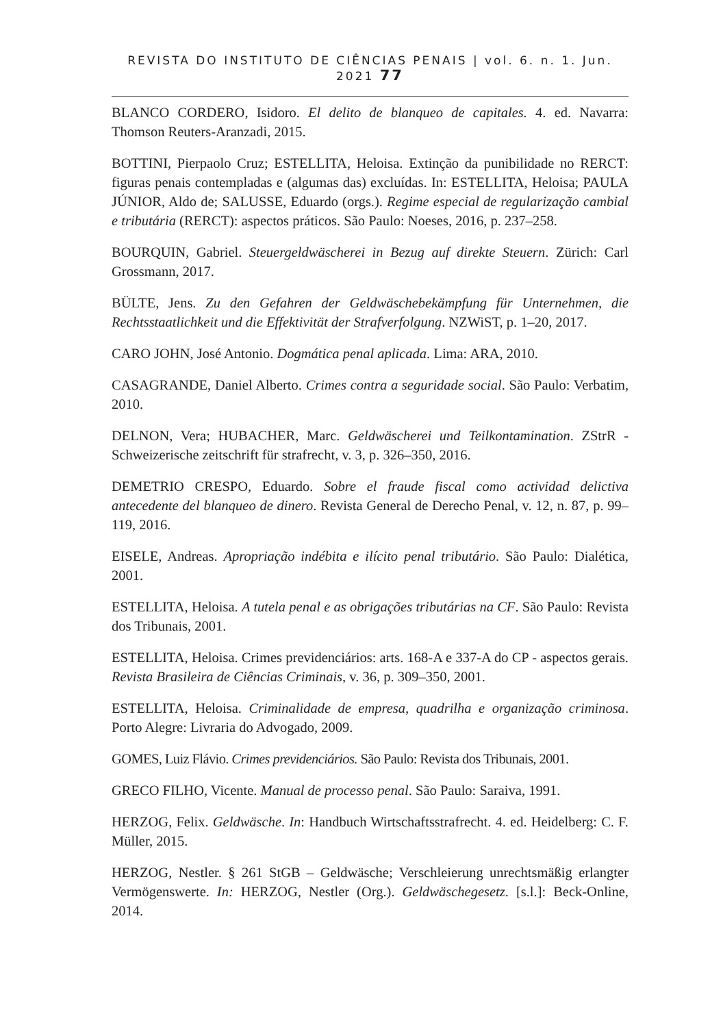REVISTA DO INSTITUTO DE CIÊNCIAS PENAIS | vol. 6. n. 1. Jun. 2021 77
BLANCO CORDERO, Isidoro. El delito de blanqueo de capitales. 4. ed. Navarra: Thomson Reuters-Aranzadi, 2015.
BOTTINI, Pierpaolo Cruz; ESTELLITA, Heloisa. Extinção da punibilidade no RERCT: figuras penais contempladas e (algumas das) excluídas. In: ESTELLITA, Heloisa; PAULA JÚNIOR, Aldo de; SALUSSE, Eduardo (orgs.). Regime especial de regularização cambial e tributária (RERCT): aspectos práticos. São Paulo: Noeses, 2016, p. 237–258.
BOURQUIN, Gabriel. Steuergeldwäscherei in Bezug auf direkte Steuern. Zürich: Carl Grossmann, 2017.
BÜLTE, Jens. Zu den Gefahren der Geldwäschebekämpfung für Unternehmen, die Rechtsstaatlichkeit und die Effektivität der Strafverfolgung. NZWiST, p. 1–20, 2017.
CARO JOHN, José Antonio. Dogmática penal aplicada. Lima: ARA, 2010.
CASAGRANDE, Daniel Alberto. Crimes contra a seguridade social. São Paulo: Verbatim, 2010.
DELNON, Vera; HUBACHER, Marc. Geldwäscherei und Teilkontamination. ZStrR - Schweizerische zeitschrift für strafrecht, v. 3, p. 326–350, 2016.
DEMETRIO CRESPO, Eduardo. Sobre el fraude fiscal como actividad delictiva antecedente del blanqueo de dinero. Revista General de Derecho Penal, v. 12, n. 87, p. 99–119, 2016.
EISELE, Andreas. Apropriação indébita e ilícito penal tributário. São Paulo: Dialética, 2001.
ESTELLITA, Heloisa. A tutela penal e as obrigações tributárias na CF. São Paulo: Revista dos Tribunais, 2001.
ESTELLITA, Heloisa. Crimes previdenciários: arts. 168-A e 337-A do CP - aspectos gerais. Revista Brasileira de Ciências Criminais, v. 36, p. 309–350, 2001.
ESTELLITA, Heloisa. Criminalidade de empresa, quadrilha e organização criminosa. Porto Alegre: Livraria do Advogado, 2009.
GOMES, Luiz Flávio. Crimes previdenciários. São Paulo: Revista dos Tribunais, 2001.
GRECO FILHO, Vicente. Manual de processo penal. São Paulo: Saraiva, 1991.
HERZOG, Felix. Geldwäsche. In: Handbuch Wirtschaftsstrafrecht. 4. ed. Heidelberg: C. F. Müller, 2015.
HERZOG, Nestler. § 261 StGB – Geldwäsche; Verschleierung unrechtsmäßig erlangter Vermögenswerte. In: HERZOG, Nestler (Org.). Geldwäschegesetz. [s.l.]: Beck-Online, 2014.